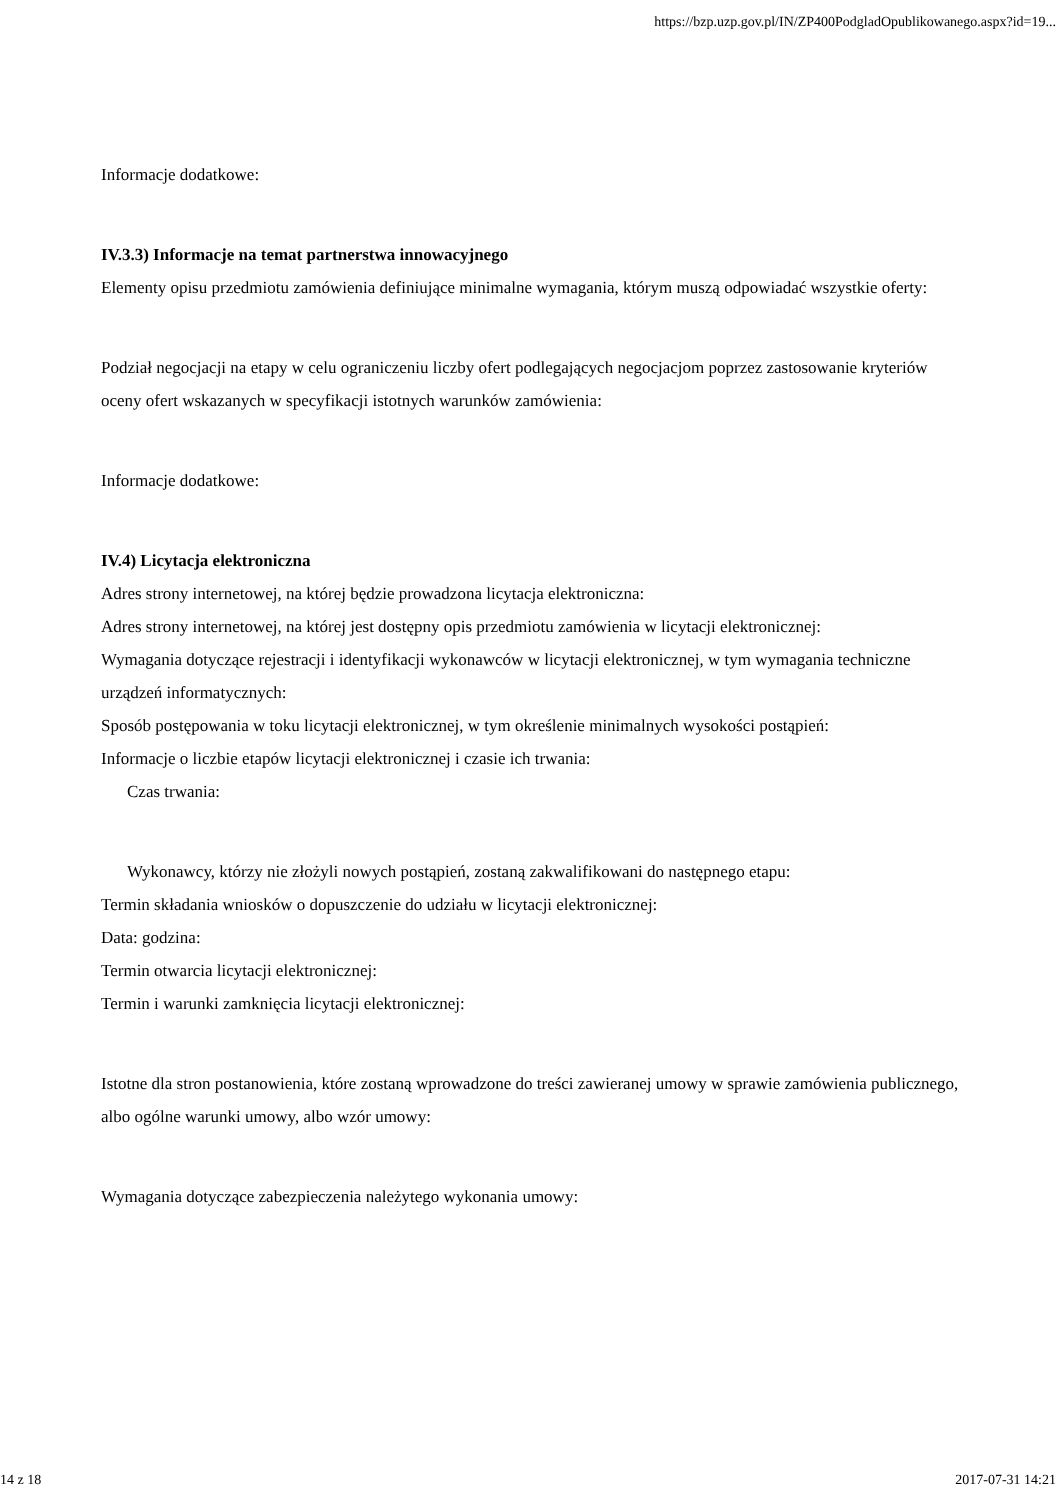https://bzp.uzp.gov.pl/IN/ZP400PodgladOpublikowanego.aspx?id=19...
Informacje dodatkowe:
IV.3.3) Informacje na temat partnerstwa innowacyjnego
Elementy opisu przedmiotu zamówienia definiujące minimalne wymagania, którym muszą odpowiadać wszystkie oferty:
Podział negocjacji na etapy w celu ograniczeniu liczby ofert podlegających negocjacjom poprzez zastosowanie kryteriów oceny ofert wskazanych w specyfikacji istotnych warunków zamówienia:
Informacje dodatkowe:
IV.4) Licytacja elektroniczna
Adres strony internetowej, na której będzie prowadzona licytacja elektroniczna:
Adres strony internetowej, na której jest dostępny opis przedmiotu zamówienia w licytacji elektronicznej:
Wymagania dotyczące rejestracji i identyfikacji wykonawców w licytacji elektronicznej, w tym wymagania techniczne urządzeń informatycznych:
Sposób postępowania w toku licytacji elektronicznej, w tym określenie minimalnych wysokości postąpień:
Informacje o liczbie etapów licytacji elektronicznej i czasie ich trwania:
Czas trwania:
Wykonawcy, którzy nie złożyli nowych postąpień, zostaną zakwalifikowani do następnego etapu:
Termin składania wniosków o dopuszczenie do udziału w licytacji elektronicznej:
Data: godzina:
Termin otwarcia licytacji elektronicznej:
Termin i warunki zamknięcia licytacji elektronicznej:
Istotne dla stron postanowienia, które zostaną wprowadzone do treści zawieranej umowy w sprawie zamówienia publicznego, albo ogólne warunki umowy, albo wzór umowy:
Wymagania dotyczące zabezpieczenia należytego wykonania umowy:
14 z 18 2017-07-31 14:21